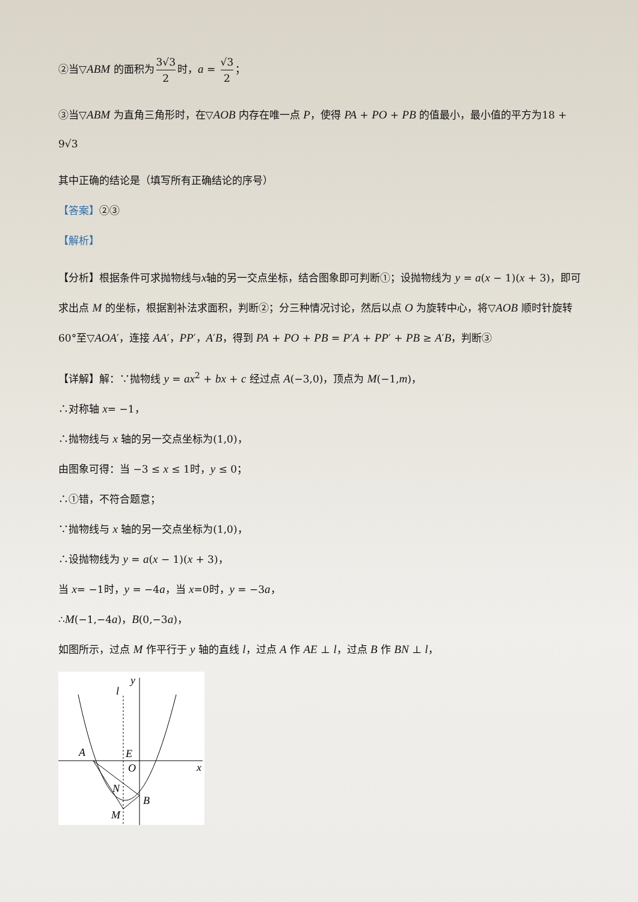②当▽ABM 的面积为 3√3 2 时，a = √3 2 ；
③当▽ABM 为直角三角形时，在▽AOB 内存在唯一点 P，使得 PA + PO + PB 的值最小，最小值的平方为18 + 9√3
其中正确的结论是（填写所有正确结论的序号）
【答案】②③
【解析】
【分析】根据条件可求抛物线与x轴的另一交点坐标，结合图象即可判断①；设抛物线为 y = a(x − 1)(x + 3)，即可求出点 M 的坐标，根据割补法求面积，判断②；分三种情况讨论，然后以点 O 为旋转中心，将▽AOB 顺时针旋转60°至▽AOA′，连接 AA′，PP′，A′B，得到 PA + PO + PB = P′A + PP′ + PB ≥ A′B，判断③
【详解】解：∵抛物线 y = ax<sup>2</sup> + bx + c 经过点 A(−3,0)，顶点为 M(−1,m)，
∴对称轴 x= −1，
∴抛物线与 x 轴的另一交点坐标为(1,0)，
由图象可得：当 −3 ≤ x ≤ 1时，y ≤ 0；
∴①错，不符合题意；
∵抛物线与 x 轴的另一交点坐标为(1,0)，
∴设抛物线为 y = a(x − 1)(x + 3)，
当 x= −1时，y = −4a，当 x=0时，y = −3a，
∴M(−1,−4a)，B(0,−3a)，
如图所示，过点 M 作平行于 y 轴的直线 l，过点 A 作 AE ⊥ l，过点 B 作 BN ⊥ l，
y
l
A
E
O
x
N
B
M